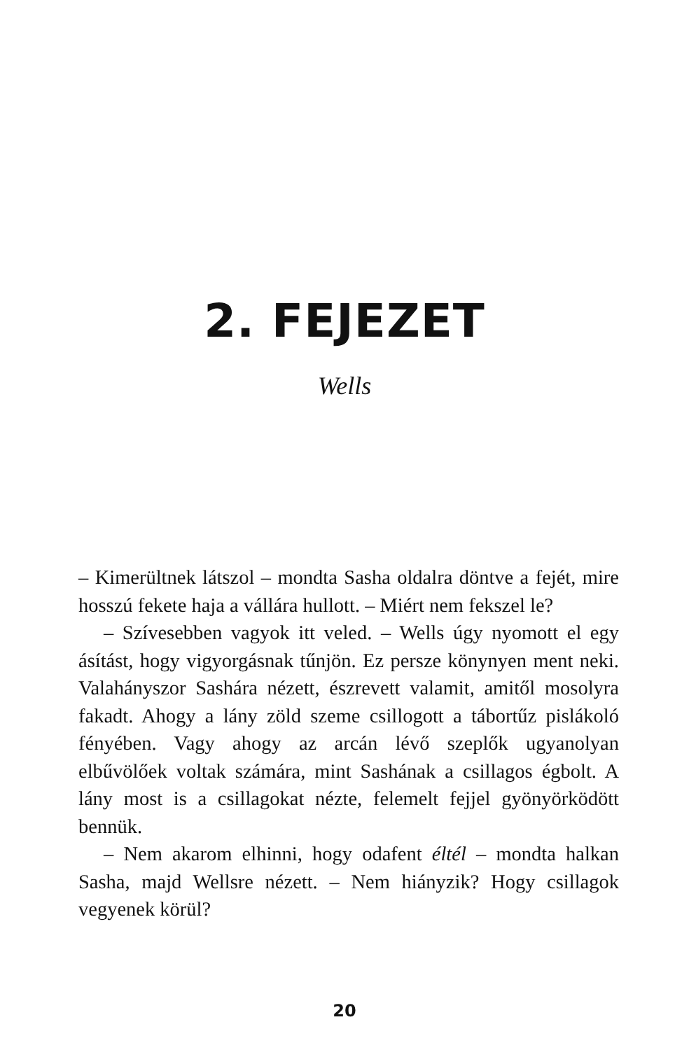2. FEJEZET
Wells
– Kimerültnek látszol – mondta Sasha oldalra döntve a fejét, mire hosszú fekete haja a vállára hullott. – Miért nem fekszel le?
– Szívesebben vagyok itt veled. – Wells úgy nyomott el egy ásítást, hogy vigyorgásnak tűnjön. Ez persze könynyen ment neki. Valahányszor Sashára nézett, észrevett valamit, amitől mosolyra fakadt. Ahogy a lány zöld szeme csillogott a tábortűz pislákoló fényében. Vagy ahogy az arcán lévő szeplők ugyanolyan elbűvölőek voltak számára, mint Sashának a csillagos égbolt. A lány most is a csillagokat nézte, felemelt fejjel gyönyörködött bennük.
– Nem akarom elhinni, hogy odafent éltél – mondta halkan Sasha, majd Wellsre nézett. – Nem hiányzik? Hogy csillagok vegyenek körül?
20